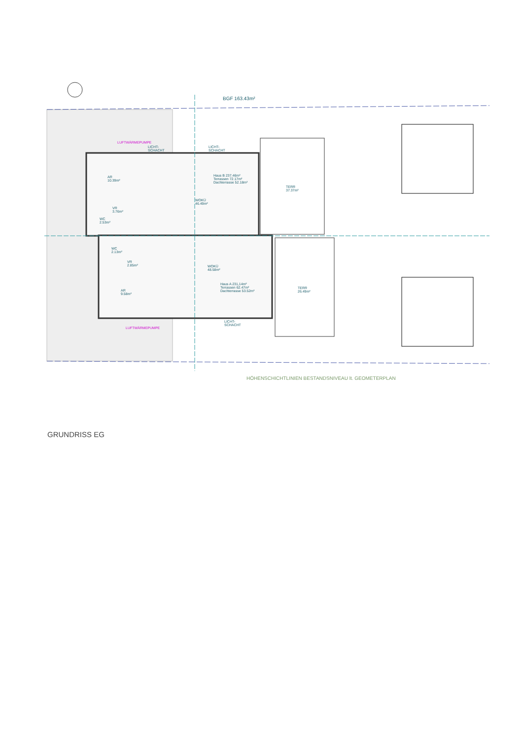BGF 163.43m²
AR
10.39m²
VR
3.76m²
WC
2.53m²
WOKÜ
46.49m²
Haus B 237.46m²
Terrassen 72.17m²
Dachterrasse 52.18m²
TERR
37.37m²
WC
2.13m²
VR
2.85m²
AR
9.58m²
WOKÜ
48.58m²
Haus A 231,14m²
Terrassen 62.47m²
Dachterrasse 53.52m²
TERR
26.49m²
LUFTWÄRMEPUMPE
LUFTWÄRMEPUMPE
LICHT-
SCHACHT
LICHT-
SCHACHT
LICHT-
SCHACHT
HÖHENSCHICHTLINIEN BESTANDSNIVEAU lt. GEOMETERPLAN
GRUNDRISS EG